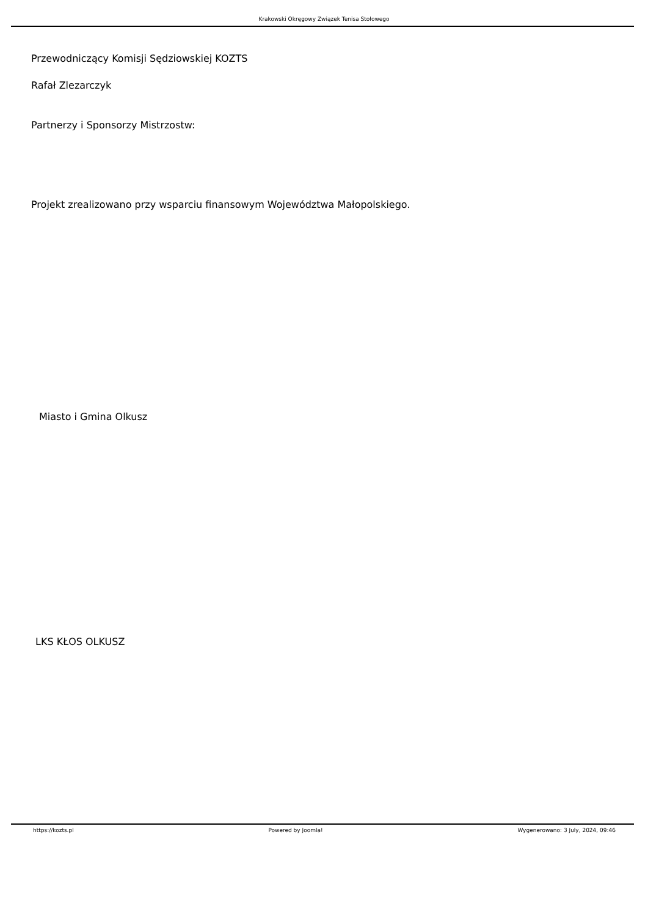Krakowski Okręgowy Związek Tenisa Stołowego
Przewodniczący Komisji Sędziowskiej KOZTS
Rafał Zlezarczyk
Partnerzy i Sponsorzy Mistrzostw:
Projekt zrealizowano przy wsparciu finansowym Województwa Małopolskiego.
Miasto i Gmina Olkusz
LKS KŁOS OLKUSZ
https://kozts.pl Powered by Joomla! Wygenerowano: 3 July, 2024, 09:46